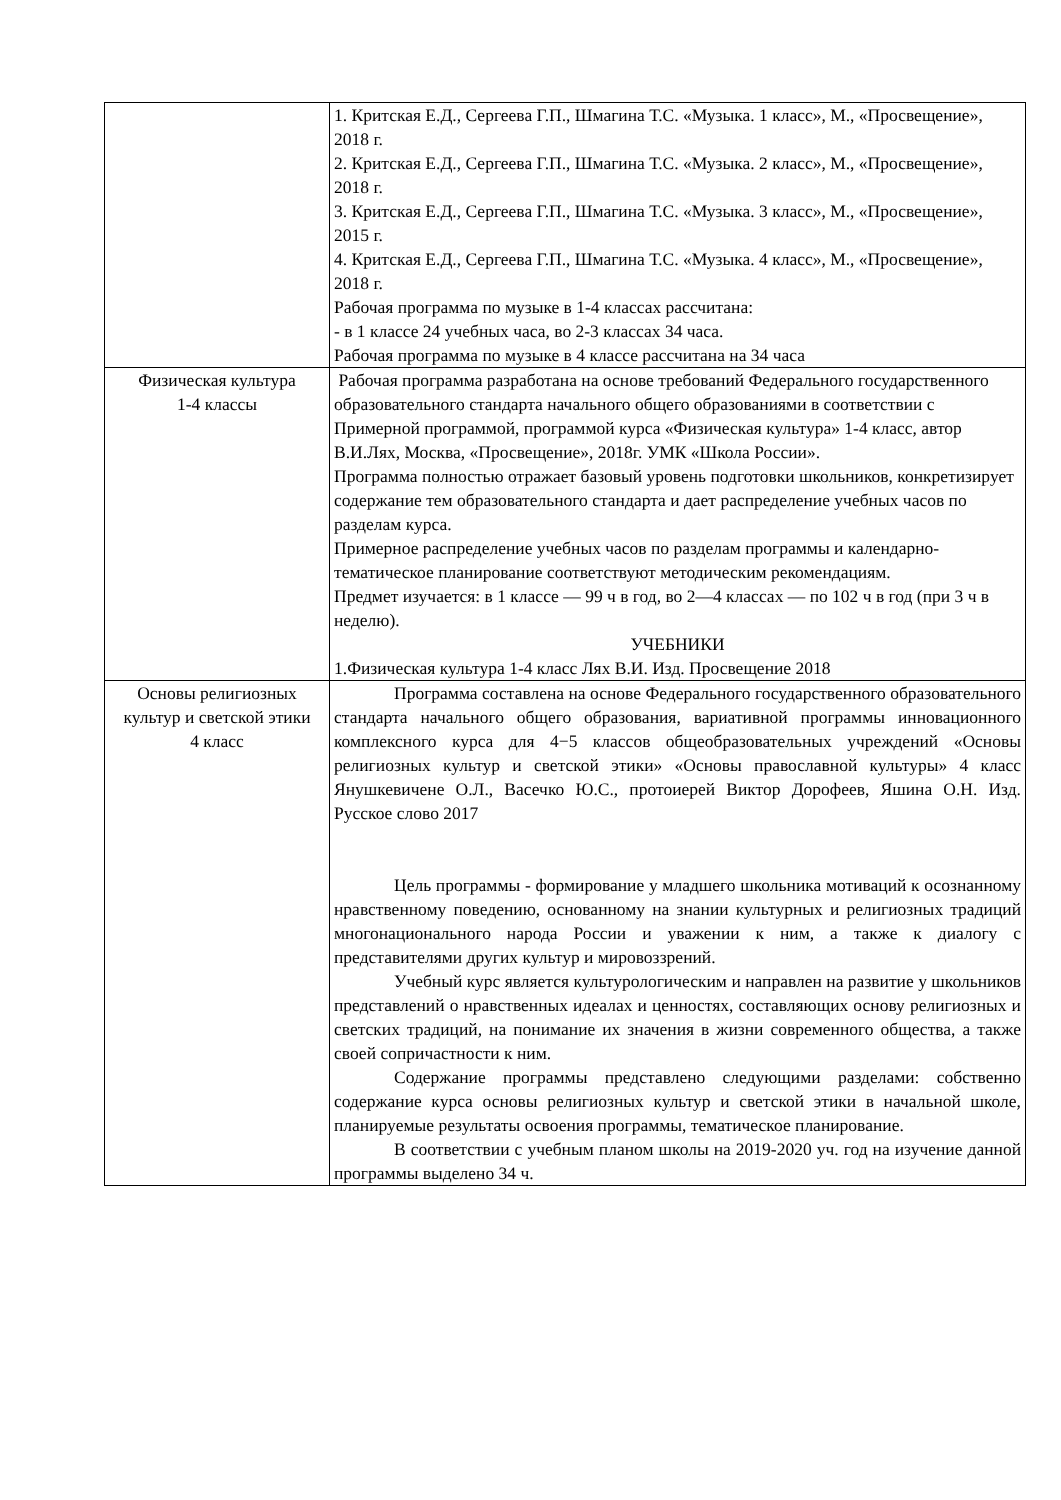| | 1. Критская Е.Д., Сергеева Г.П., Шмагина Т.С. «Музыка. 1 класс», М., «Просвещение», 2018 г. 2. Критская Е.Д., Сергеева Г.П., Шмагина Т.С. «Музыка. 2 класс», М., «Просвещение», 2018 г. 3. Критская Е.Д., Сергеева Г.П., Шмагина Т.С. «Музыка. 3 класс», М., «Просвещение», 2015 г. 4. Критская Е.Д., Сергеева Г.П., Шмагина Т.С. «Музыка. 4 класс», М., «Просвещение», 2018 г. Рабочая программа по музыке в 1-4 классах рассчитана: - в 1 классе 24 учебных часа, во 2-3 классах 34 часа. Рабочая программа по музыке в 4 классе рассчитана на 34 часа |
| Физическая культура 1-4 классы | Рабочая программа разработана на основе требований Федерального государственного образовательного стандарта начального общего образованиями в соответствии с Примерной программой, программой курса «Физическая культура» 1-4 класс, автор В.И.Лях, Москва, «Просвещение», 2018г. УМК «Школа России». Программа полностью отражает базовый уровень подготовки школьников, конкретизирует содержание тем образовательного стандарта и дает распределение учебных часов по разделам курса. Примерное распределение учебных часов по разделам программы и календарно-тематическое планирование соответствуют методическим рекомендациям. Предмет изучается: в 1 классе — 99 ч в год, во 2—4 классах — по 102 ч в год (при 3 ч в неделю). УЧЕБНИКИ 1.Физическая культура 1-4 класс Лях В.И. Изд. Просвещение 2018 |
| Основы религиозных культур и светской этики 4 класс | Программа составлена на основе Федерального государственного образовательного стандарта начального общего образования, вариативной программы инновационного комплексного курса для 4−5 классов общеобразовательных учреждений «Основы религиозных культур и светской этики» «Основы православной культуры» 4 класс Янушкевичене О.Л., Васечко Ю.С., протоиерей Виктор Дорофеев, Яшина О.Н. Изд. Русское слово 2017 Цель программы - формирование у младшего школьника мотиваций к осознанному нравственному поведению, основанному на знании культурных и религиозных традиций многонационального народа России и уважении к ним, а также к диалогу с представителями других культур и мировоззрений. Учебный курс является культурологическим и направлен на развитие у школьников представлений о нравственных идеалах и ценностях, составляющих основу религиозных и светских традиций, на понимание их значения в жизни современного общества, а также своей сопричастности к ним. Содержание программы представлено следующими разделами: собственно содержание курса основы религиозных культур и светской этики в начальной школе, планируемые результаты освоения программы, тематическое планирование. В соответствии с учебным планом школы на 2019-2020 уч. год на изучение данной программы выделено 34 ч. |